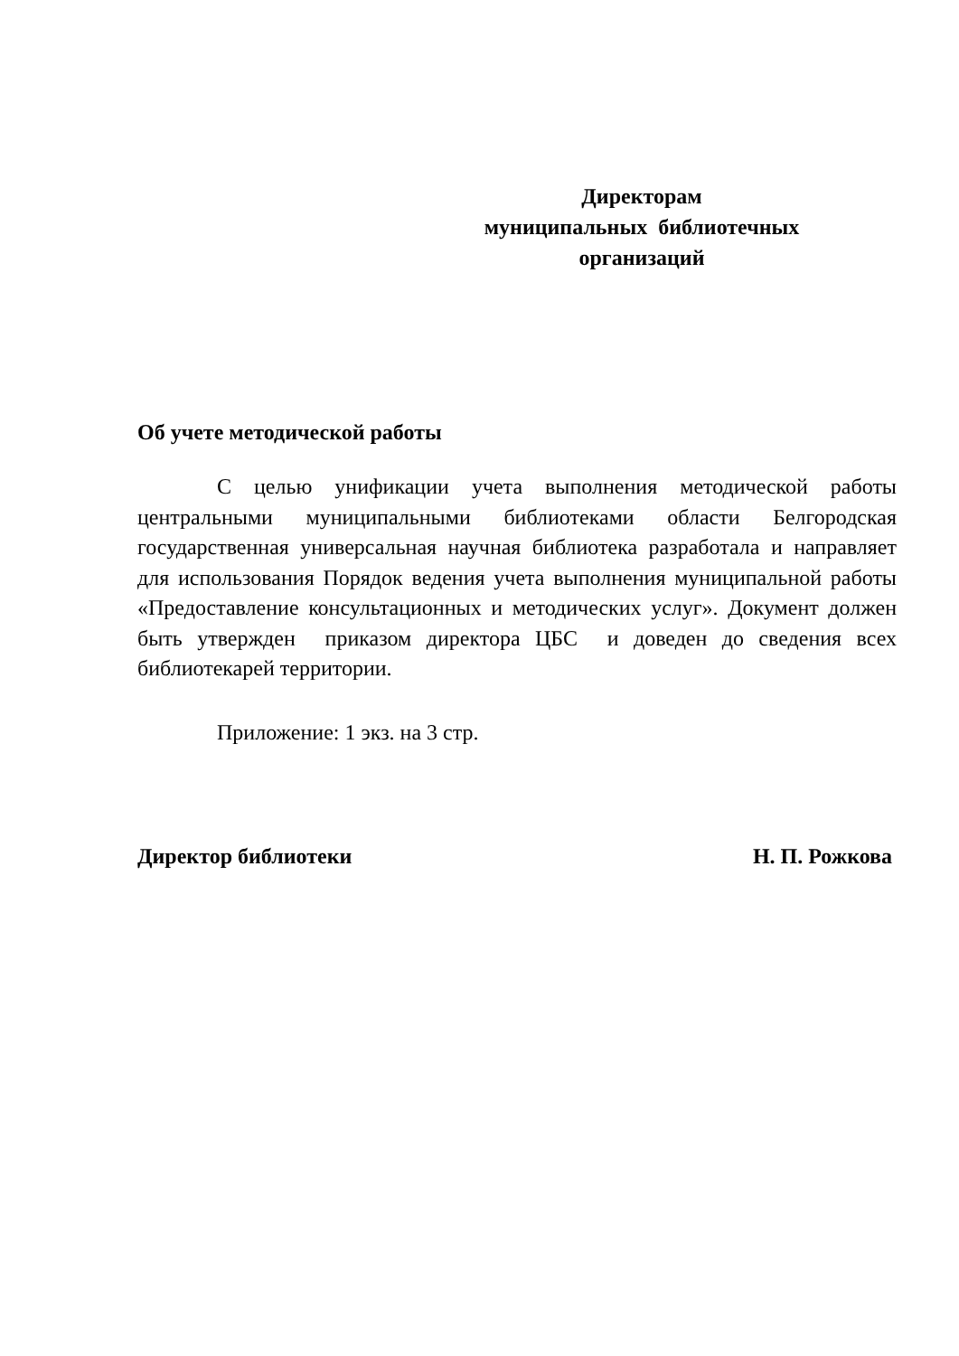Директорам
муниципальных библиотечных
организаций
Об учете методической работы
С целью унификации учета выполнения методической работы центральными муниципальными библиотеками области Белгородская государственная универсальная научная библиотека разработала и направляет для использования Порядок ведения учета выполнения муниципальной работы «Предоставление консультационных и методических услуг». Документ должен быть утвержден приказом директора ЦБС и доведен до сведения всех библиотекарей территории.
Приложение: 1 экз. на 3 стр.
Директор библиотеки Н. П. Рожкова